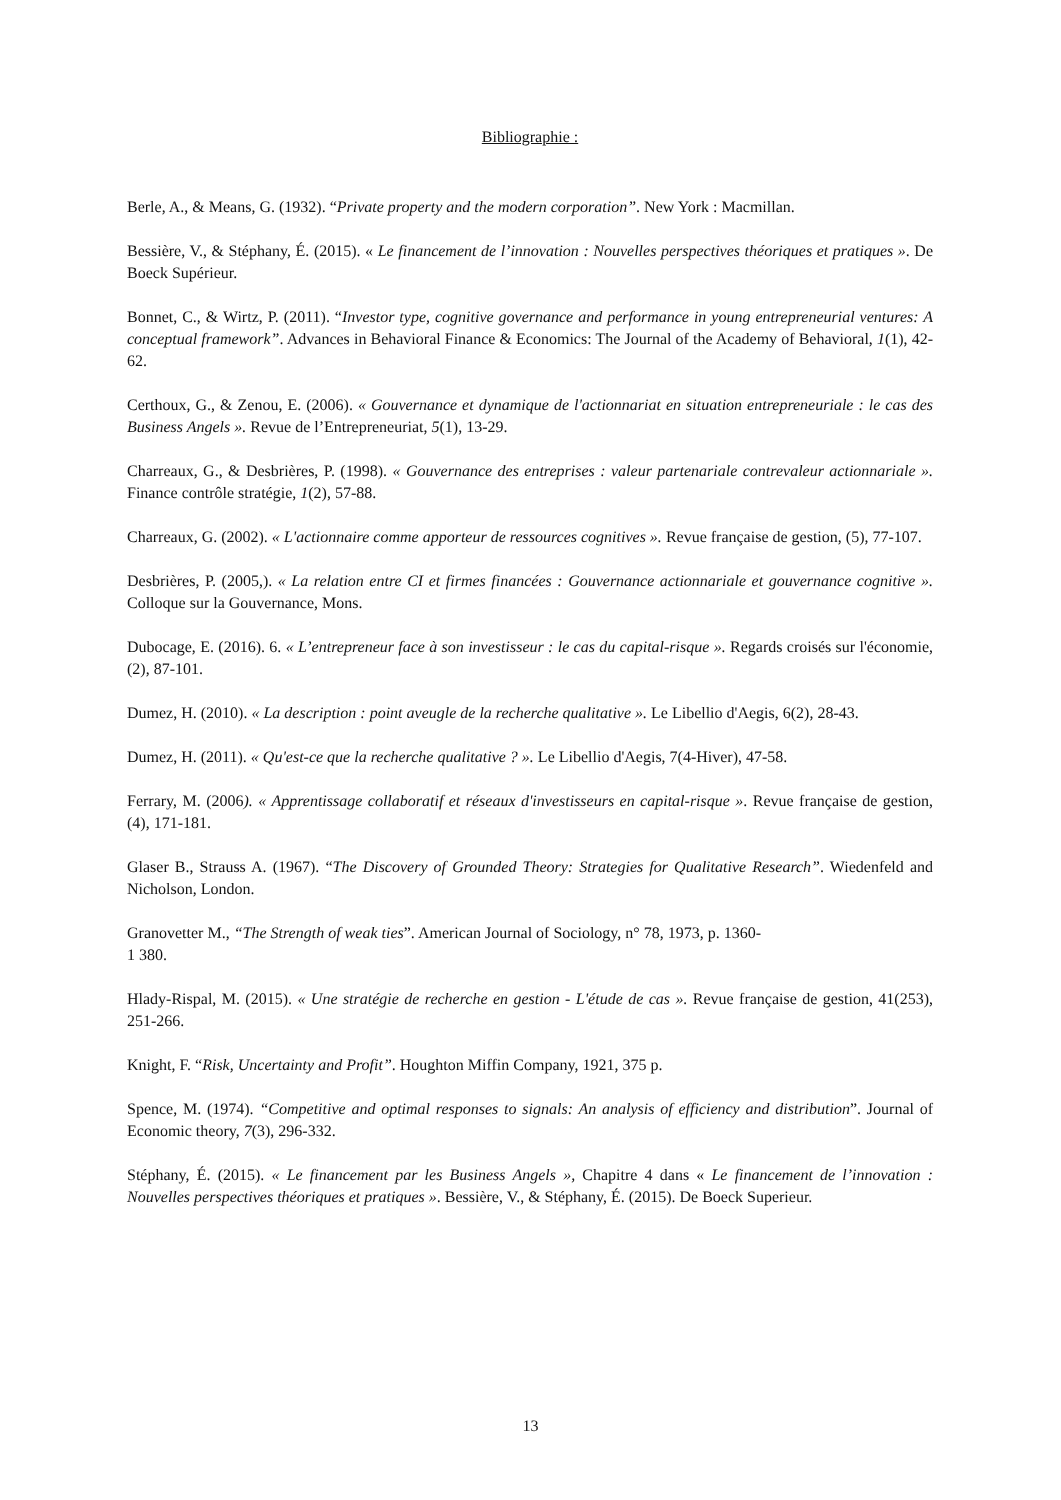Bibliographie :
Berle, A., & Means, G. (1932). “Private property and the modern corporation”. New York : Macmillan.
Bessière, V., & Stéphany, É. (2015). « Le financement de l’innovation : Nouvelles perspectives théoriques et pratiques ». De Boeck Supérieur.
Bonnet, C., & Wirtz, P. (2011). “Investor type, cognitive governance and performance in young entrepreneurial ventures: A conceptual framework”. Advances in Behavioral Finance & Economics: The Journal of the Academy of Behavioral, 1(1), 42-62.
Certhoux, G., & Zenou, E. (2006). « Gouvernance et dynamique de l'actionnariat en situation entrepreneuriale : le cas des Business Angels ». Revue de l’Entrepreneuriat, 5(1), 13-29.
Charreaux, G., & Desbrières, P. (1998). « Gouvernance des entreprises : valeur partenariale contrevaleur actionnariale ». Finance contrôle stratégie, 1(2), 57-88.
Charreaux, G. (2002). « L'actionnaire comme apporteur de ressources cognitives ». Revue française de gestion, (5), 77-107.
Desbrières, P. (2005,). « La relation entre CI et firmes financées : Gouvernance actionnariale et gouvernance cognitive ». Colloque sur la Gouvernance, Mons.
Dubocage, E. (2016). 6. « L’entrepreneur face à son investisseur : le cas du capital-risque ». Regards croisés sur l'économie, (2), 87-101.
Dumez, H. (2010). « La description : point aveugle de la recherche qualitative ». Le Libellio d'Aegis, 6(2), 28-43.
Dumez, H. (2011). « Qu'est-ce que la recherche qualitative ? ». Le Libellio d'Aegis, 7(4-Hiver), 47-58.
Ferrary, M. (2006). « Apprentissage collaboratif et réseaux d'investisseurs en capital-risque ». Revue française de gestion, (4), 171-181.
Glaser B., Strauss A. (1967). “The Discovery of Grounded Theory: Strategies for Qualitative Research”. Wiedenfeld and Nicholson, London.
Granovetter M., “The Strength of weak ties”. American Journal of Sociology, n° 78, 1973, p. 1360-
1 380.
Hlady-Rispal, M. (2015). « Une stratégie de recherche en gestion - L'étude de cas ». Revue française de gestion, 41(253), 251-266.
Knight, F. “Risk, Uncertainty and Profit”. Houghton Miffin Company, 1921, 375 p.
Spence, M. (1974). “Competitive and optimal responses to signals: An analysis of efficiency and distribution”. Journal of Economic theory, 7(3), 296-332.
Stéphany, É. (2015). « Le financement par les Business Angels », Chapitre 4 dans « Le financement de l’innovation : Nouvelles perspectives théoriques et pratiques ». Bessière, V., & Stéphany, É. (2015). De Boeck Superieur.
13